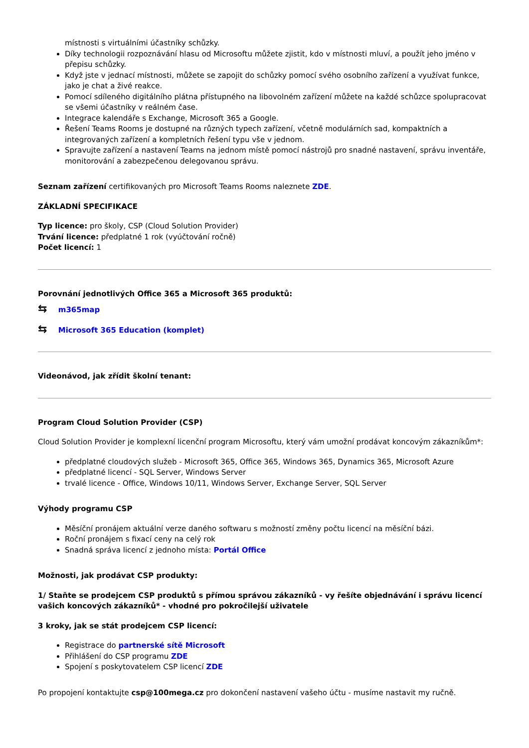místnosti s virtuálními účastníky schůzky.
Díky technologii rozpoznávání hlasu od Microsoftu můžete zjistit, kdo v místnosti mluví, a použít jeho jméno v přepisu schůzky.
Když jste v jednací místnosti, můžete se zapojit do schůzky pomocí svého osobního zařízení a využívat funkce, jako je chat a živé reakce.
Pomocí sdíleného digitálního plátna přístupného na libovolném zařízení můžete na každé schůzce spolupracovat se všemi účastníky v reálném čase.
Integrace kalendáře s Exchange, Microsoft 365 a Google.
Řešení Teams Rooms je dostupné na různých typech zařízení, včetně modulárních sad, kompaktních a integrovaných zařízení a kompletních řešení typu vše v jednom.
Spravujte zařízení a nastavení Teams na jednom místě pomocí nástrojů pro snadné nastavení, správu inventáře, monitorování a zabezpečenou delegovanou správu.
Seznam zařízení certifikovaných pro Microsoft Teams Rooms naleznete ZDE.
ZÁKLADNÍ SPECIFIKACE
Typ licence: pro školy, CSP (Cloud Solution Provider)
Trvání licence: předplatné 1 rok (vyúčtování ročně)
Počet licencí: 1
Porovnání jednotlivých Office 365 a Microsoft 365 produktů:
⇆ m365map
⇆ Microsoft 365 Education (komplet)
Videonávod, jak zřídit školní tenant:
Program Cloud Solution Provider (CSP)
Cloud Solution Provider je komplexní licenční program Microsoftu, který vám umožní prodávat koncovým zákazníkům*:
předplatné cloudových služeb - Microsoft 365, Office 365, Windows 365, Dynamics 365, Microsoft Azure
předplatné licencí - SQL Server, Windows Server
trvalé licence - Office, Windows 10/11, Windows Server, Exchange Server, SQL Server
Výhody programu CSP
Měsíční pronájem aktuální verze daného softwaru s možností změny počtu licencí na měsíční bázi.
Roční pronájem s fixací ceny na celý rok
Snadná správa licencí z jednoho místa: Portál Office
Možnosti, jak prodávat CSP produkty:
1/ Staňte se prodejcem CSP produktů s přímou správou zákazníků - vy řešíte objednávání i správu licencí vašich koncových zákazníků* - vhodné pro pokročilejší uživatele
3 kroky, jak se stát prodejcem CSP licencí:
Registrace do partnerské sítě Microsoft
Přihlášení do CSP programu ZDE
Spojení s poskytovatelem CSP licencí ZDE
Po propojení kontaktujte csp@100mega.cz pro dokončení nastavení vašeho účtu - musíme nastavit my ručně.